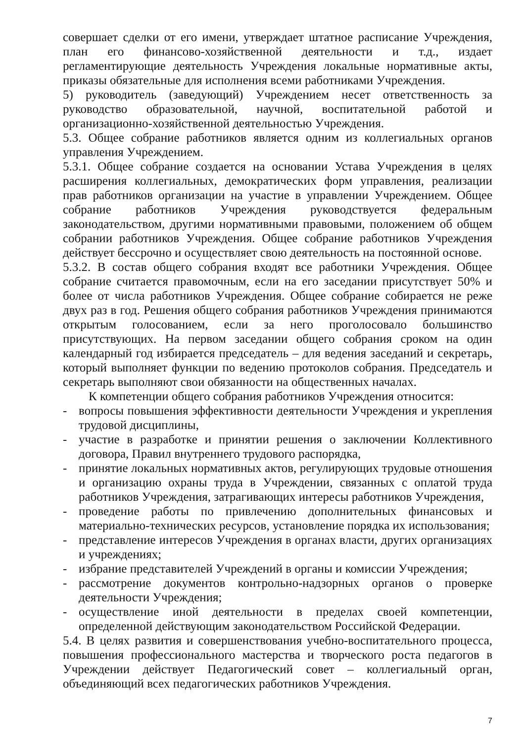совершает сделки от его имени, утверждает штатное расписание Учреждения, план его финансово-хозяйственной деятельности и т.д., издает регламентирующие деятельность Учреждения локальные нормативные акты, приказы обязательные для исполнения всеми работниками Учреждения.
5) руководитель (заведующий) Учреждением несет ответственность за руководство образовательной, научной, воспитательной работой и организационно-хозяйственной деятельностью Учреждения.
5.3. Общее собрание работников является одним из коллегиальных органов управления Учреждением.
5.3.1. Общее собрание создается на основании Устава Учреждения в целях расширения коллегиальных, демократических форм управления, реализации прав работников организации на участие в управлении Учреждением. Общее собрание работников Учреждения руководствуется федеральным законодательством, другими нормативными правовыми, положением об общем собрании работников Учреждения. Общее собрание работников Учреждения действует бессрочно и осуществляет свою деятельность на постоянной основе.
5.3.2. В состав общего собрания входят все работники Учреждения. Общее собрание считается правомочным, если на его заседании присутствует 50% и более от числа работников Учреждения. Общее собрание собирается не реже двух раз в год. Решения общего собрания работников Учреждения принимаются открытым голосованием, если за него проголосовало большинство присутствующих. На первом заседании общего собрания сроком на один календарный год избирается председатель – для ведения заседаний и секретарь, который выполняет функции по ведению протоколов собрания. Председатель и секретарь выполняют свои обязанности на общественных началах.
К компетенции общего собрания работников Учреждения относится:
- вопросы повышения эффективности деятельности Учреждения и укрепления трудовой дисциплины,
- участие в разработке и принятии решения о заключении Коллективного договора, Правил внутреннего трудового распорядка,
- принятие локальных нормативных актов, регулирующих трудовые отношения и организацию охраны труда в Учреждении, связанных с оплатой труда работников Учреждения, затрагивающих интересы работников Учреждения,
- проведение работы по привлечению дополнительных финансовых и материально-технических ресурсов, установление порядка их использования;
- представление интересов Учреждения в органах власти, других организациях и учреждениях;
- избрание представителей Учреждений в органы и комиссии Учреждения;
- рассмотрение документов контрольно-надзорных органов о проверке деятельности Учреждения;
- осуществление иной деятельности в пределах своей компетенции, определенной действующим законодательством Российской Федерации.
5.4. В целях развития и совершенствования учебно-воспитательного процесса, повышения профессионального мастерства и творческого роста педагогов в Учреждении действует Педагогический совет – коллегиальный орган, объединяющий всех педагогических работников Учреждения.
7